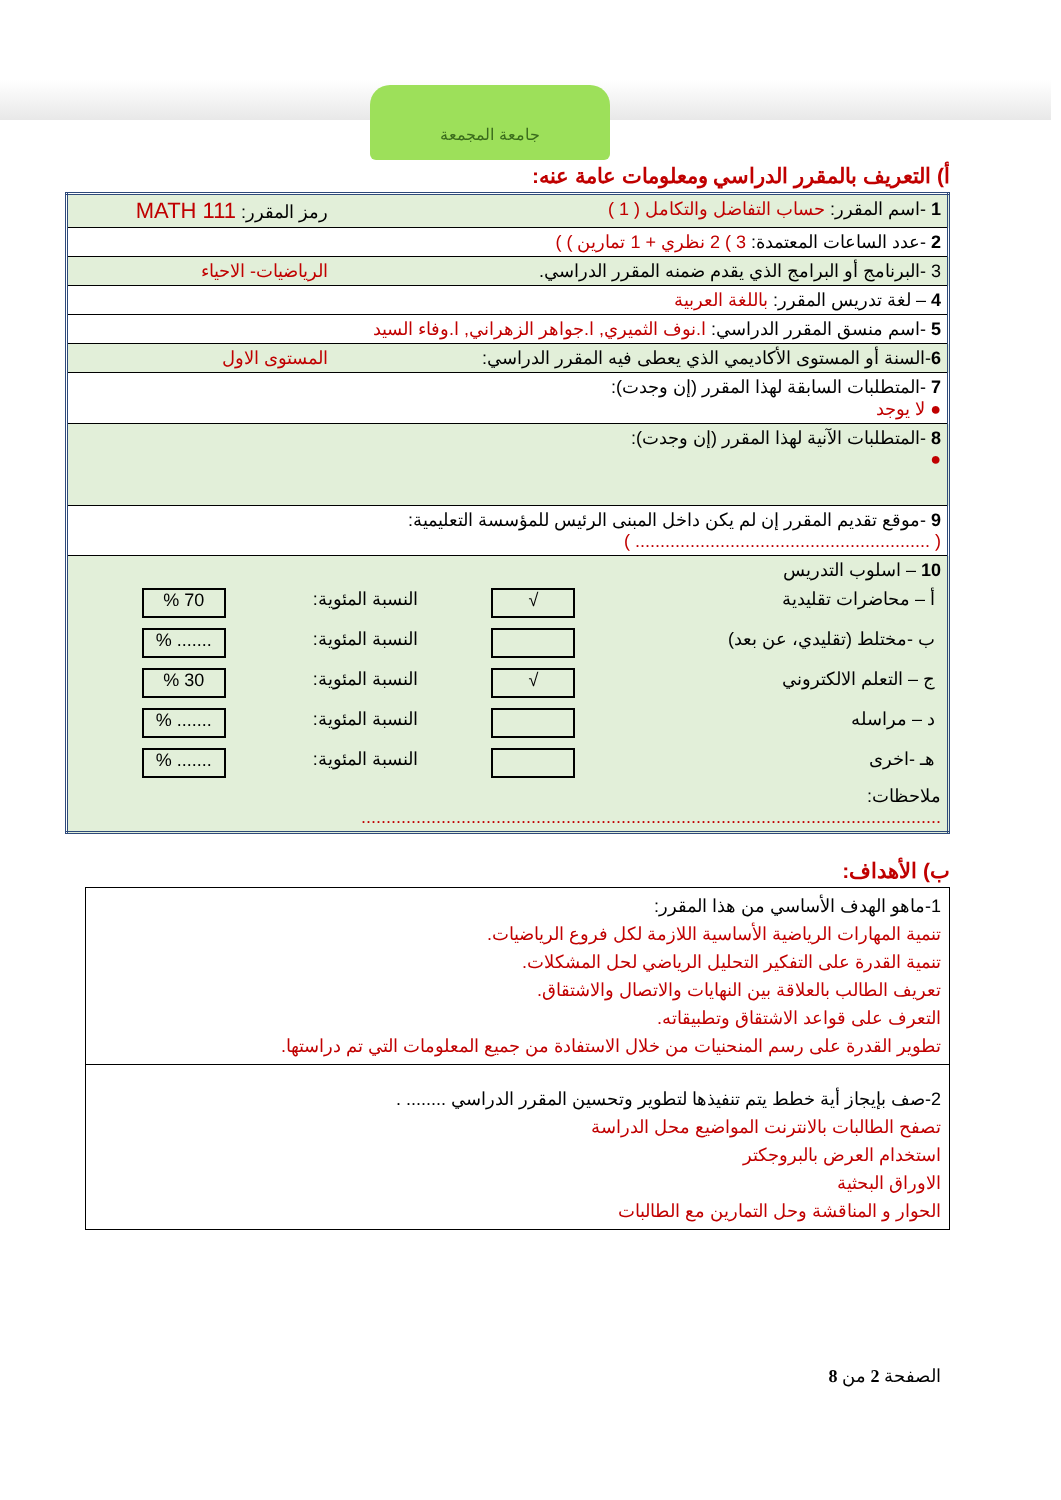جامعة المجمعة
أ) التعريف بالمقرر الدراسي ومعلومات عامة عنه:
| 1 -اسم المقرر: حساب التفاضل والتكامل ( 1 ) | رمز المقرر: MATH 111 |
| 2 -عدد الساعات المعتمدة: 3 ) 2 نظري + 1 تمارين ) ) | |
| 3 -البرنامج أو البرامج الذي يقدم ضمنه المقرر الدراسي. | الرياضيات- الاحياء |
| 4 – لغة تدريس المقرر: باللغة العربية | |
| 5 -اسم منسق المقرر الدراسي: ا.نوف الثميري, ا.جواهر الزهراني, ا.وفاء السيد | |
| 6 -السنة أو المستوى الأكاديمي الذي يعطى فيه المقرر الدراسي: | المستوى الاول |
| 7 -المتطلبات السابقة لهذا المقرر (إن وجدت): ● لا يوجد | |
| 8 -المتطلبات الآنية لهذا المقرر (إن وجدت): ● | |
| 9 -موقع تقديم المقرر إن لم يكن داخل المبنى الرئيس للمؤسسة التعليمية: ( ........................................................... ) | |
| 10 – اسلوب التدريس / أ – محاضرات تقليدية / √ / النسبة المئوية: / 70 % / / ب -مختلط (تقليدي، عن بعد) / / النسبة المئوية: / ....... % / / ج – التعلم الالكتروني / √ / النسبة المئوية: / 30 % / / د – مراسله / / النسبة المئوية: / ....... % / / هـ -اخرى / / النسبة المئوية: / ....... % / ملاحظات: .................................................................................................................... | |
ب) الأهداف:
| 1-ماهو الهدف الأساسي من هذا المقرر: تنمية المهارات الرياضية الأساسية اللازمة لكل فروع الرياضيات. تنمية القدرة على التفكير التحليل الرياضي لحل المشكلات. تعريف الطالب بالعلاقة بين النهايات والاتصال والاشتقاق. التعرف على قواعد الاشتقاق وتطبيقاته. تطوير القدرة على رسم المنحنيات من خلال الاستفادة من جميع المعلومات التي تم دراستها. |
| 2-صف بإيجاز أية خطط يتم تنفيذها لتطوير وتحسين المقرر الدراسي ........ . تصفح الطالبات بالانترنت المواضيع محل الدراسة استخدام العرض بالبروجكتر الاوراق البحثية الحوار و المناقشة وحل التمارين مع الطالبات |
الصفحة 2 من 8